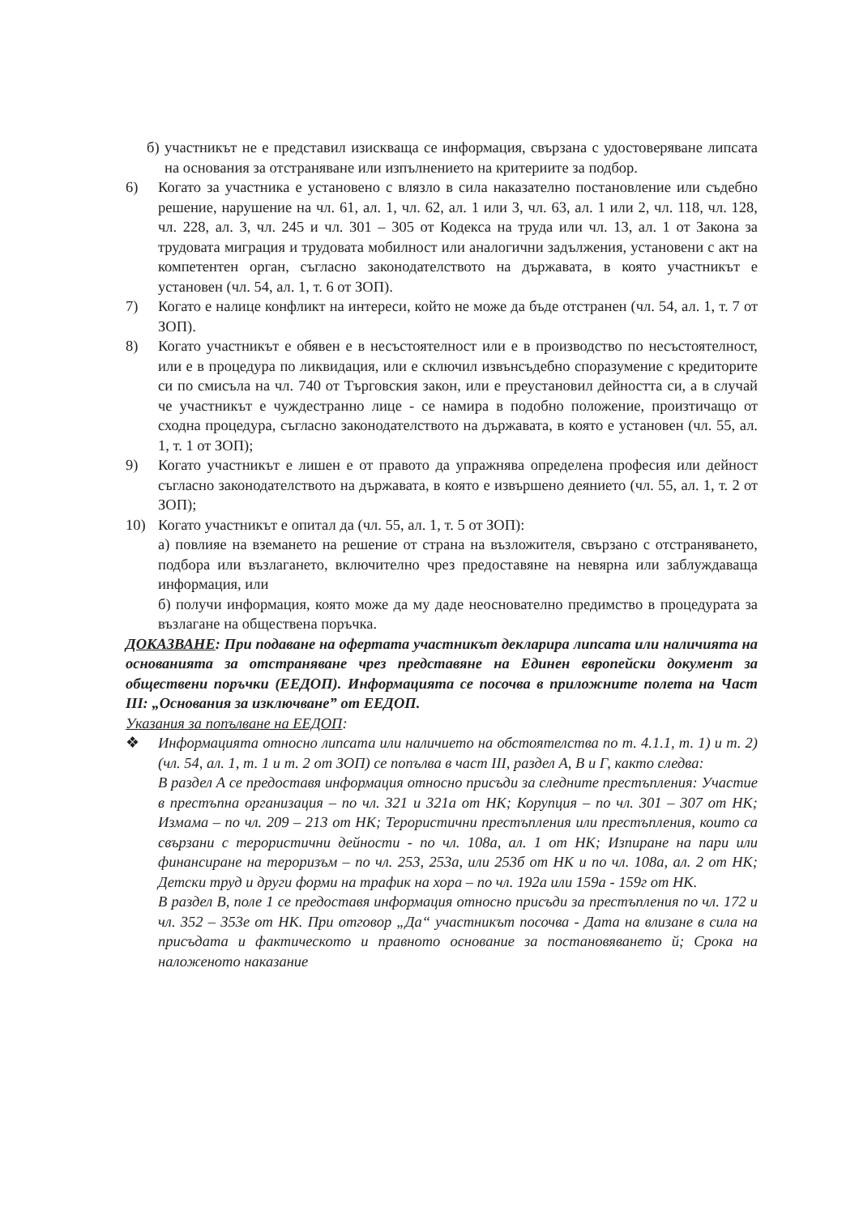б) участникът не е представил изисква­ща се информация, свързана с удостоверяване липсата на основания за отстраняване или изпълнението на критериите за подбор.
6) Когато за участника е установено с влязло в сила наказателно постановление или съдебно решение, нарушение на чл. 61, ал. 1, чл. 62, ал. 1 или 3, чл. 63, ал. 1 или 2, чл. 118, чл. 128, чл. 228, ал. 3, чл. 245 и чл. 301 – 305 от Кодекса на труда или чл. 13, ал. 1 от Закона за трудовата миграция и трудовата мобилност или аналогични задължения, установени с акт на компетентен орган, съгласно законодателството на държавата, в която участникът е установен (чл. 54, ал. 1, т. 6 от ЗОП).
7) Когато е налице конфликт на интереси, който не може да бъде отстранен (чл. 54, ал. 1, т. 7 от ЗОП).
8) Когато участникът е обявен е в несъстоятелност или е в производство по несъстоятелност, или е в процедура по ликвидация, или е сключил извънсъдебно споразумение с кредиторите си по смисъла на чл. 740 от Търговския закон, или е преустановил дейността си, а в случай че участникът е чуждестранно лице - се намира в подобно положение, произтичащо от сходна процедура, съгласно законодателството на държавата, в която е установен (чл. 55, ал. 1, т. 1 от ЗОП);
9) Когато участникът е лишен е от правото да упражнява определена професия или дейност съгласно законодателството на държавата, в която е извършено деянието (чл. 55, ал. 1, т. 2 от ЗОП);
10) Когато участникът е опитал да (чл. 55, ал. 1, т. 5 от ЗОП):
а) повлияе на вземането на решение от страна на възложителя, свързано с отстраняването, подбора или възлагането, включително чрез предоставяне на невярна или заблуждаваща информация, или
б) получи информация, която може да му даде неоснователно предимство в процедурата за възлагане на обществена поръчка.
ДОКАЗВАНЕ: При подаване на офертата участникът декларира липсата или наличията на основанията за отстраняване чрез представяне на Единен европейски документ за обществени поръчки (ЕЕДОП). Информацията се посочва в приложните полета на Част III: „Основания за изключване” от ЕЕДОП.
Указания за попълване на ЕЕДОП:
❖ Информацията относно липсата или наличието на обстоятелства по т. 4.1.1, т. 1) и т. 2) (чл. 54, ал. 1, т. 1 и т. 2 от ЗОП) се попълва в част III, раздел А, В и Г, както следва:
В раздел А се предоставя информация относно присъди за следните престъпления: Участие в престъпна организация – по чл. 321 и 321а от НК; Корупция – по чл. 301 – 307 от НК; Измама – по чл. 209 – 213 от НК; Терористични престъпления или престъпления, които са свързани с терористични дейности - по чл. 108а, ал. 1 от НК; Изпиране на пари или финансиране на тероризъм – по чл. 253, 253а, или 253б от НК и по чл. 108а, ал. 2 от НК; Детски труд и други форми на трафик на хора – по чл. 192а или 159а - 159г от НК.
В раздел В, поле 1 се предоставя информация относно присъди за престъпления по чл. 172 и чл. 352 – 353е от НК. При отговор „Да“ участникът посочва - Дата на влизане в сила на присъдата и фактическото и правното основание за постановяването й; Срока на наложеното наказание